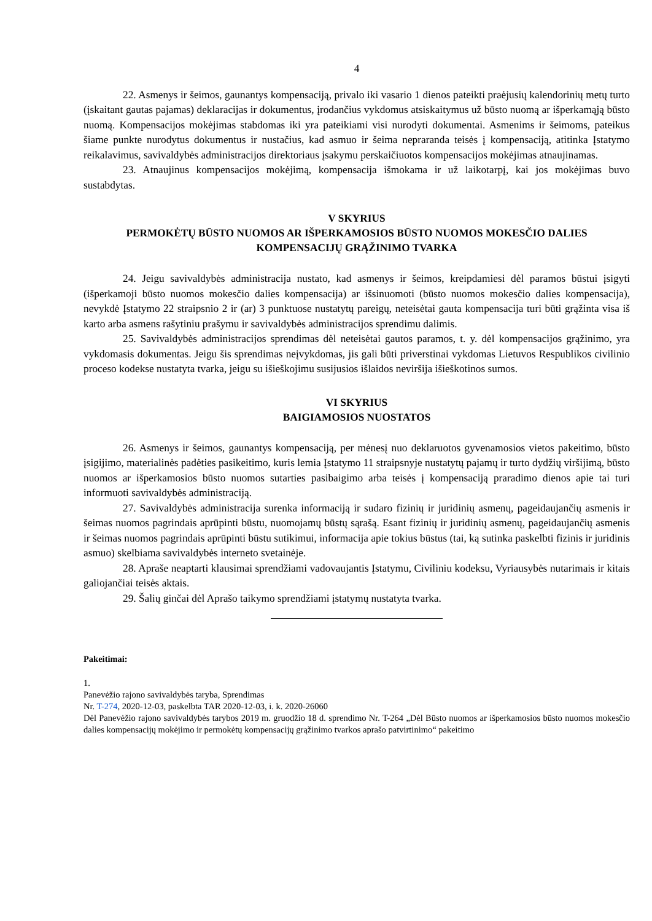4
22. Asmenys ir šeimos, gaunantys kompensaciją, privalo iki vasario 1 dienos pateikti praėjusių kalendorinių metų turto (įskaitant gautas pajamas) deklaracijas ir dokumentus, įrodančius vykdomus atsiskaitymus už būsto nuomą ar išperkamąją būsto nuomą. Kompensacijos mokėjimas stabdomas iki yra pateikiami visi nurodyti dokumentai. Asmenims ir šeimoms, pateikus šiame punkte nurodytus dokumentus ir nustačius, kad asmuo ir šeima nepraranda teisės į kompensaciją, atitinka Įstatymo reikalavimus, savivaldybės administracijos direktoriaus įsakymu perskaičiuotos kompensacijos mokėjimas atnaujinamas.
23. Atnaujinus kompensacijos mokėjimą, kompensacija išmokama ir už laikotarpį, kai jos mokėjimas buvo sustabdytas.
V SKYRIUS
PERMOKĖTŲ BŪSTO NUOMOS AR IŠPERKAMOSIOS BŪSTO NUOMOS MOKESČIO DALIES KOMPENSACIJŲ GRĄŽINIMO TVARKA
24. Jeigu savivaldybės administracija nustato, kad asmenys ir šeimos, kreipdamiesi dėl paramos būstui įsigyti (išperkamoji būsto nuomos mokesčio dalies kompensacija) ar išsinuomoti (būsto nuomos mokesčio dalies kompensacija), nevykdė Įstatymo 22 straipsnio 2 ir (ar) 3 punktuose nustatytų pareigų, neteisėtai gauta kompensacija turi būti grąžinta visa iš karto arba asmens rašytiniu prašymu ir savivaldybės administracijos sprendimu dalimis.
25. Savivaldybės administracijos sprendimas dėl neteisėtai gautos paramos, t. y. dėl kompensacijos grąžinimo, yra vykdomasis dokumentas. Jeigu šis sprendimas neįvykdomas, jis gali būti priverstinai vykdomas Lietuvos Respublikos civilinio proceso kodekse nustatyta tvarka, jeigu su išieškojimu susijusios išlaidos neviršija išieškotinos sumos.
VI SKYRIUS
BAIGIAMOSIOS NUOSTATOS
26. Asmenys ir šeimos, gaunantys kompensaciją, per mėnesį nuo deklaruotos gyvenamosios vietos pakeitimo, būsto įsigijimo, materialinės padėties pasikeitimo, kuris lemia Įstatymo 11 straipsnyje nustatytų pajamų ir turto dydžių viršijimą, būsto nuomos ar išperkamosios būsto nuomos sutarties pasibaigimo arba teisės į kompensaciją praradimo dienos apie tai turi informuoti savivaldybės administraciją.
27. Savivaldybės administracija surenka informaciją ir sudaro fizinių ir juridinių asmenų, pageidaujančių asmenis ir šeimas nuomos pagrindais aprūpinti būstu, nuomojamų būstų sąrašą. Esant fizinių ir juridinių asmenų, pageidaujančių asmenis ir šeimas nuomos pagrindais aprūpinti būstu sutikimui, informacija apie tokius būstus (tai, ką sutinka paskelbti fizinis ir juridinis asmuo) skelbiama savivaldybės interneto svetainėje.
28. Apraše neaptarti klausimai sprendžiami vadovaujantis Įstatymu, Civiliniu kodeksu, Vyriausybės nutarimais ir kitais galiojančiai teisės aktais.
29. Šalių ginčai dėl Aprašo taikymo sprendžiami įstatymų nustatyta tvarka.
Pakeitimai:
1.
Panevėžio rajono savivaldybės taryba, Sprendimas
Nr. T-274, 2020-12-03, paskelbta TAR 2020-12-03, i. k. 2020-26060
Dėl Panevėžio rajono savivaldybės tarybos 2019 m. gruodžio 18 d. sprendimo Nr. T-264 „Dėl Būsto nuomos ar išperkamosios būsto nuomos mokesčio dalies kompensacijų mokėjimo ir permokėtų kompensacijų grąžinimo tvarkos aprašo patvirtinimo“ pakeitimo